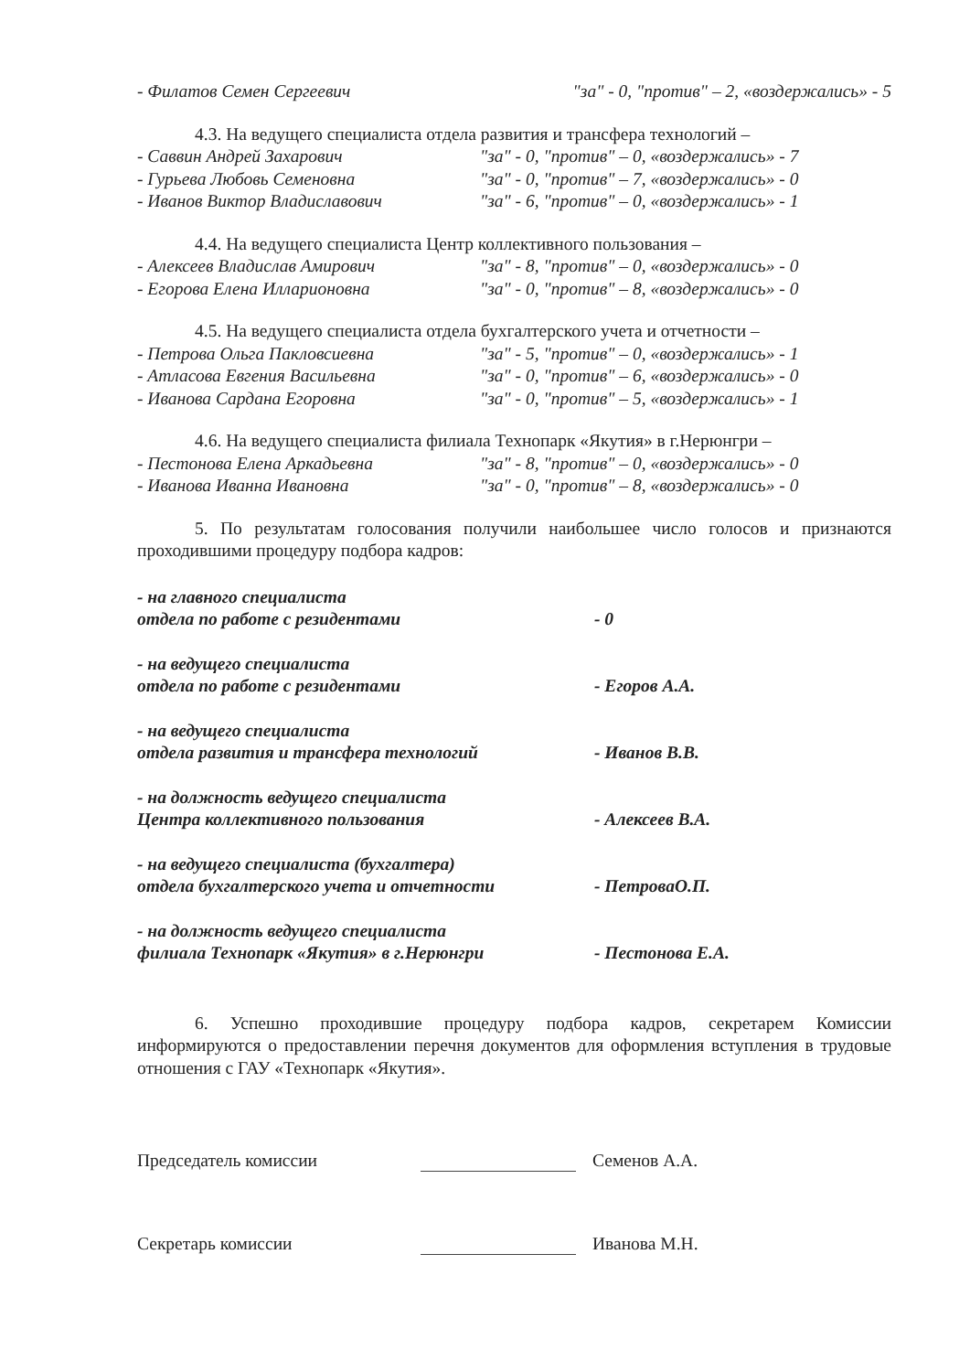- Филатов Семен Сергеевич "за" - 0, "против" – 2, «воздержались» - 5
4.3. На ведущего специалиста отдела развития и трансфера технологий –
- Саввин Андрей Захарович "за" - 0, "против" – 0, «воздержались» - 7
- Гурьева Любовь Семеновна "за" - 0, "против" – 7, «воздержались» - 0
- Иванов Виктор Владиславович "за" - 6, "против" – 0, «воздержались» - 1
4.4. На ведущего специалиста Центр коллективного пользования –
- Алексеев Владислав Амирович "за" - 8, "против" – 0, «воздержались» - 0
- Егорова Елена Илларионовна "за" - 0, "против" – 8, «воздержались» - 0
4.5. На ведущего специалиста отдела бухгалтерского учета и отчетности –
- Петрова Ольга Пакловсиевна "за" - 5, "против" – 0, «воздержались» - 1
- Атласова Евгения Васильевна "за" - 0, "против" – 6, «воздержались» - 0
- Иванова Сардана Егоровна "за" - 0, "против" – 5, «воздержались» - 1
4.6. На ведущего специалиста филиала Технопарк «Якутия» в г.Нерюнгри –
- Пестонова Елена Аркадьевна "за" - 8, "против" – 0, «воздержались» - 0
- Иванова Иванна Ивановна "за" - 0, "против" – 8, «воздержались» - 0
5. По результатам голосования получили наибольшее число голосов и признаются проходившими процедуру подбора кадров:
- на главного специалиста
отдела по работе с резидентами
- 0
- на ведущего специалиста
отдела по работе с резидентами
- Егоров А.А.
- на ведущего специалиста
отдела развития и трансфера технологий
- Иванов В.В.
- на должность ведущего специалиста
Центра коллективного пользования
- Алексеев В.А.
- на ведущего специалиста (бухгалтера)
отдела бухгалтерского учета и отчетности
- ПетроваО.П.
- на должность ведущего специалиста
филиала Технопарк «Якутия» в г.Нерюнгри
- Пестонова Е.А.
6. Успешно проходившие процедуру подбора кадров, секретарем Комиссии информируются о предоставлении перечня документов для оформления вступления в трудовые отношения с ГАУ «Технопарк «Якутия».
Председатель комиссии
Семенов А.А.
Секретарь комиссии
Иванова М.Н.